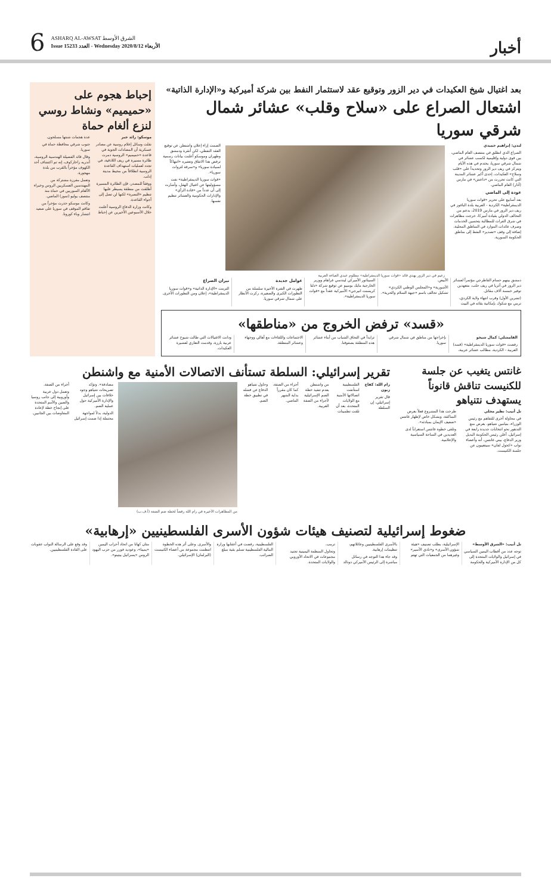أخبار
6
ASHARQ AL-AWSAT الشرق الأوسط
Issue 15233 العدد - Wednesday 2020/8/12 الأربعاء
بعد اغتيال شيخ العكيدات في دير الزور وتوقيع عقد لاستثمار النفط بين شركة أميركية و«الإدارة الذاتية»
اشتعال الصراع على «سلاح وقلب» عشائر شمال شرقي سوريا
لندن: إبراهيم حميدي
الصراع الذي انطلق في منتصف العام الماضي، بين قوى دولية وإقليمية لكسب عشائر في شمال شرقي سوريا، يحتدم في هذه الأيام ويتركز في ريف دير الزور وتحديداً على «قلب وسلاح» العكيدات، إحدى أكبر عشائر المدينة التي كانت تحررت من «داعش» في مارس (آذار) العام الماضي.
عودة إلى الماضي
بعد أسابيع على تحرير «قوات سوريا الديمقراطية» الكردية - العربية بلدة الباغوز في ريف دير الزور في مارس 2019، بدعم من التحالف الدولي بقيادة أميركا، خرجت مظاهرات في شرق الفرات للمطالبة بتحسين الخدمات وصرف عائدات الموارد في المناطق المحلية، إضافة إلى وقف «تصدير» النفط إلى مناطق الحكومة السورية.
زعيم في دير الزور يهدي قائد «قوات سوريا الديمقراطية» مظلوم عبدي العباءة العربية
الصمت إزاء إعلان واشنطن عن توقيع العقد النفطي، لكن أنقرة ودمشق وطهران وموسكو أعلنت بيانات رسمية ترفض هذا الاتفاق وتعتبره «انتهاكاً لسيادة سوريا» و«سرقة لثروات سوريا».
«قوات سوريا الديمقراطية» نفت مسؤوليتها عن اغتيال الهفل، وأشارت إلى أن عدداً من «قادة الرأي» والإدارات الحكومية والعشائر تنظيم نفسها.
دمشق بينهم حسام القاطرجي مؤتمراً لعشائر دير الزور في أثريا في ريف حلب، متعهدين توفير خمسة آلاف مقاتل.
(تشرين الأول) وقرب انتهاء ولاية الكردي، ترمي مع شكوك بإمكانية بقائه في البيت الأبيض.
الأشورية» و«المجلس الوطني الكردي» تشكيل تحالف باسم «جبهة السلام والحرية».
السيناتور الأميركي ليندسي غراهام ووزير الخارجية مايك بومبيو عن توقيع شركة «دلتا كريسنت انيرجي» الأميركية عقداً مع «قوات سوريا الديمقراطية».
عوامل جديدة
ظهرت في الفترة الأخيرة سلسلة من التطورات الكبرى والصغيرة، ركزت الأنظار على شمال شرقي سوريا.
نيران الصراع
التزمت «الإدارة الذاتية» و«قوات سوريا الديمقراطية»، إعلان ومن التطورات الأخرى.
«قسد» ترفض الخروج من «مناطقها»
القامشلي: كمال شيخو
رفضت «قوات سوريا الديمقراطية» (قسد) العربية - الكردية، مطالب عشائر عربية، بإخراجها من مناطق في شمال شرقي سوريا.
تزايداً في التحاق الشباب من أبناء عشائر هذه المنطقة بصفوفنا.
الاجتماعات واللقاءات مع أهالي ووجهاء وعشائر المنطقة.
ودانت الاغتيالات التي طالت شيوخ عشائر عربية بارزة، وقدمت التعازي لعشيرة العكيدات.
إحباط هجوم على «حميميم» ونشاط روسي لنزع ألغام حماة
موسكو: رائد جبر
نقلت وسائل إعلام روسية عن مصادر عسكرية أن المضادات الجوية في قاعدة «حميميم» الروسية دمرت طائرة مسيرة في ريف اللاذقية، في تجدد لعمليات استهداف القاعدة الروسية انطلاقاً من محيط مدينة إدلب.
ووفقاً للمصدر، فإن الطائرة المسيرة أطلقت من منطقة يسيطر عليها تنظيم «النصرة» لكنها لن تصل إلى أجواء القاعدة.
وكانت وزارة الدفاع الروسية أعلنت خلال الأسبوعين الأخيرين عن إحباط عدة هجمات شنتها مسلحون.
جنوب شرقي محافظة حماة في سوريا.
وقال قائد الفصيلة الهندسية الروسية، أندريه زاخاركوف، إنه تم اكتشاف أحد الكهوف مؤخراً بالقرب من بلدة مهجورة.
وتعمل مفرزة مشتركة من المهندسين العسكريين الروس وخبراء الألغام السوريين في حماة منذ منتصف يوليو (تموز) الماضي.
وكانت موسكو حذرت مؤخراً من تفاقم الموقف في سوريا على صعيد انتشار وباء كورونا.
غانتس يتغيب عن جلسة للكنيست تناقش قانوناً يستهدف نتنياهو
تل أبيب: نظير مجلي
في محاولة أخرى للتفاهم مع رئيس الوزراء، بنيامين نتنياهو، بغرض منع التدهور نحو انتخابات جديدة رابعة في إسرائيل، أعلن رئيس الحكومة البديل وزير الدفاع، بيني غانتس، أنه وأعضاء نواب «كحول لفان» سيتغيبون عن جلسة الكنيست.
طرحت هذا المشروع فعلاً بغرض المناكفة، وبشكل خاص لإظهار غانتس «ضعيف الإيمان بمبادئه».
وتلقى خطوة غانتس استغراباً لدى العديدين في الساحة السياسية والإعلامية.
تقرير إسرائيلي: السلطة تستأنف الاتصالات الأمنية مع واشنطن
رام الله: كفاح زبون
قال تقرير إسرائيلي، إن السلطة الفلسطينية استأنفت اتصالاتها الأمنية مع الولايات المتحدة، بعد أن تلقت تطمينات من واشنطن بعدم تنفيذ خطة الضم الإسرائيلية لأجزاء من الضفة الغربية.
أجزاء من الضفة، كما كان مقرراً بداية الشهر الماضي.
وحاول نتنياهو الدفاع عن فشله في تطبيق خطة الضم.
من المظاهرات الأخيرة في رام الله رفضاً لخطة ضم الضفة (أ.ف.ب)
مصادفة». وتؤكد تصريحات نتنياهو وجود خلافات بين إسرائيل والإدارة الأميركية حول عملية الضم.
الدولية، بدلاً لمواجهة محتملة إذا ضمت إسرائيل أجزاء من الضفة.
وتعمل دول عربية وأوروبية إلى جانب روسيا والصين والأمم المتحدة على إنجاح خطة لإعادة المفاوضات بين الجانبين.
ضغوط إسرائيلية لتصنيف هيئات شؤون الأسرى الفلسطينيين «إرهابية»
تل أبيب: «الشرق الأوسط»
توجه عدد من أقطاب اليمين السياسي في إسرائيل والولايات المتحدة إلى كل من الإدارة الأميركية والحكومة الإسرائيلية، بطلب تصنيف «هيئة شؤون الأسرى» و«نادي الأسير» وغيرهما من الجمعيات التي تهتم بالأسرى الفلسطينيين وعائلاتهم، تنظيمات إرهابية.
وقد جاء هذا التوجه في رسائل مباشرة إلى الرئيس الأميركي دونالد ترمب.
وتحاول المنظمة اليمينية تجنيد مجموعات في الاتحاد الأوروبي والولايات المتحدة.
الفلسطينية، رفضت في أعقابها وزارة المالية الفلسطينية تسلم بقية مبلغ الضرائب.
والأسرى. وعلى أثر هذه الخطوة انتظمت مجموعة من أعضاء الكنيست (البرلمان) الإسرائيلي.
متان كهانا من اتحاد أحزاب اليمين «يمينا»، وعوديد فورر من حزب اليهود الروس «يسرائيل بيتينو».
وقد وقع على الرسالة النواب عقوبات على القادة الفلسطينيين.